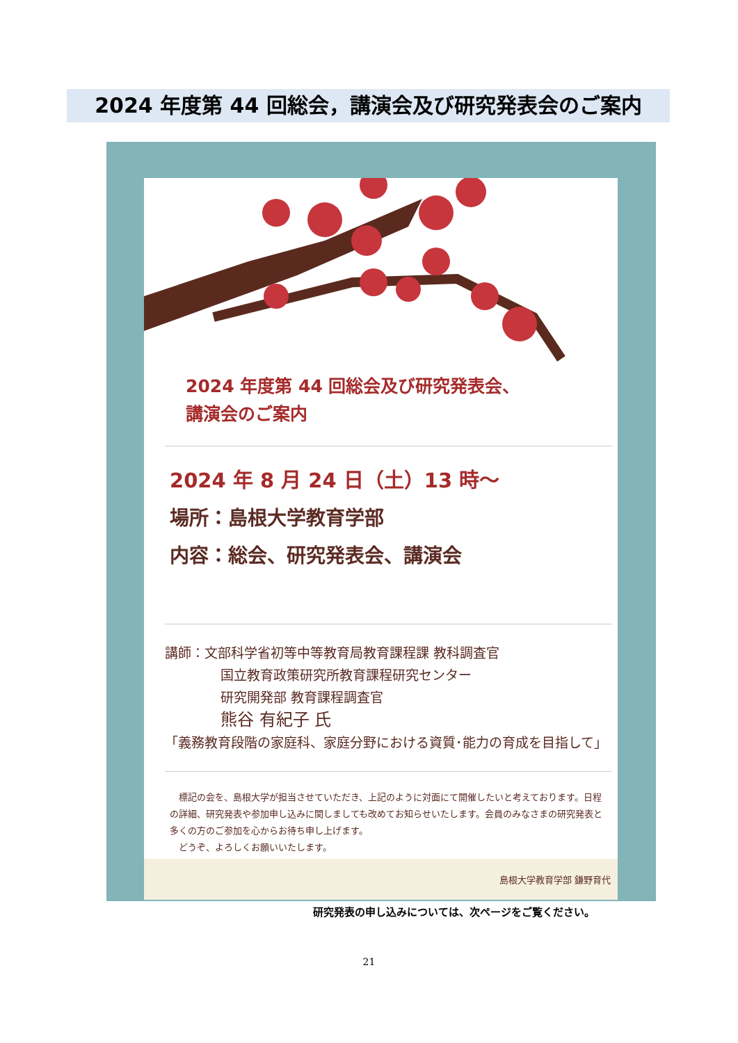2024 年度第 44 回総会，講演会及び研究発表会のご案内
2024 年度第 44 回総会及び研究発表会、
講演会のご案内
2024 年 8 月 24 日（土）13 時～
場所：島根大学教育学部
内容：総会、研究発表会、講演会
講師：文部科学省初等中等教育局教育課程課 教科調査官
国立教育政策研究所教育課程研究センター
研究開発部 教育課程調査官
熊谷 有紀子 氏
「義務教育段階の家庭科、家庭分野における資質･能力の育成を目指して」
　標記の会を、島根大学が担当させていただき、上記のように対面にて開催したいと考えております。日程の詳細、研究発表や参加申し込みに関しましても改めてお知らせいたします。会員のみなさまの研究発表と多くの方のご参加を心からお待ち申し上げます。
　どうぞ、よろしくお願いいたします。
島根大学教育学部 鎌野育代
研究発表の申し込みについては、次ページをご覧ください。
21